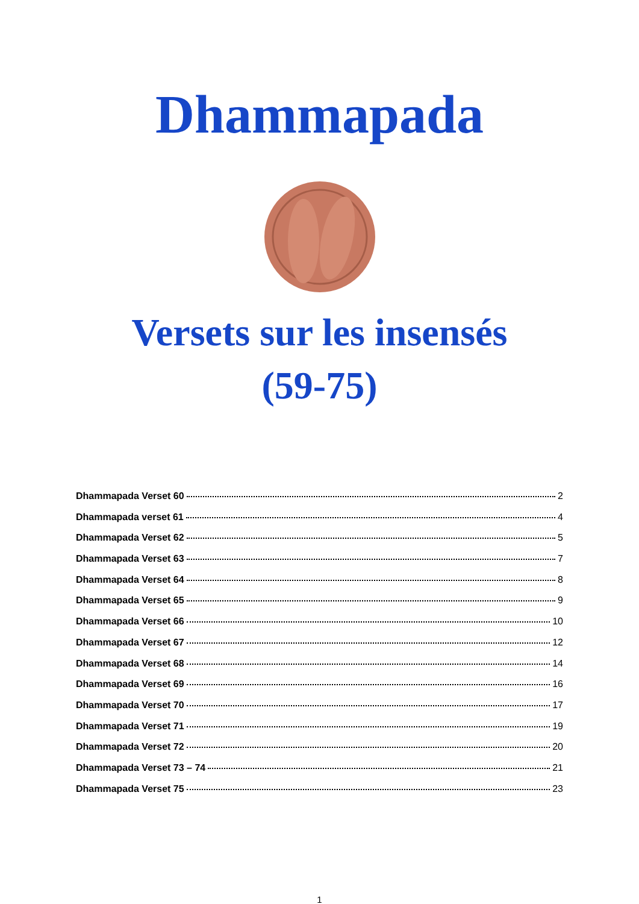Dhammapada
Versets sur les insensés
(59-75)
Dhammapada Verset 60 2
Dhammapada verset 61 4
Dhammapada Verset 62 5
Dhammapada Verset 63 7
Dhammapada Verset 64 8
Dhammapada Verset 65 9
Dhammapada Verset 66 10
Dhammapada Verset 67 12
Dhammapada Verset 68 14
Dhammapada Verset 69 16
Dhammapada Verset 70 17
Dhammapada Verset 71 19
Dhammapada Verset 72 20
Dhammapada Verset 73 – 74 21
Dhammapada Verset 75 23
1